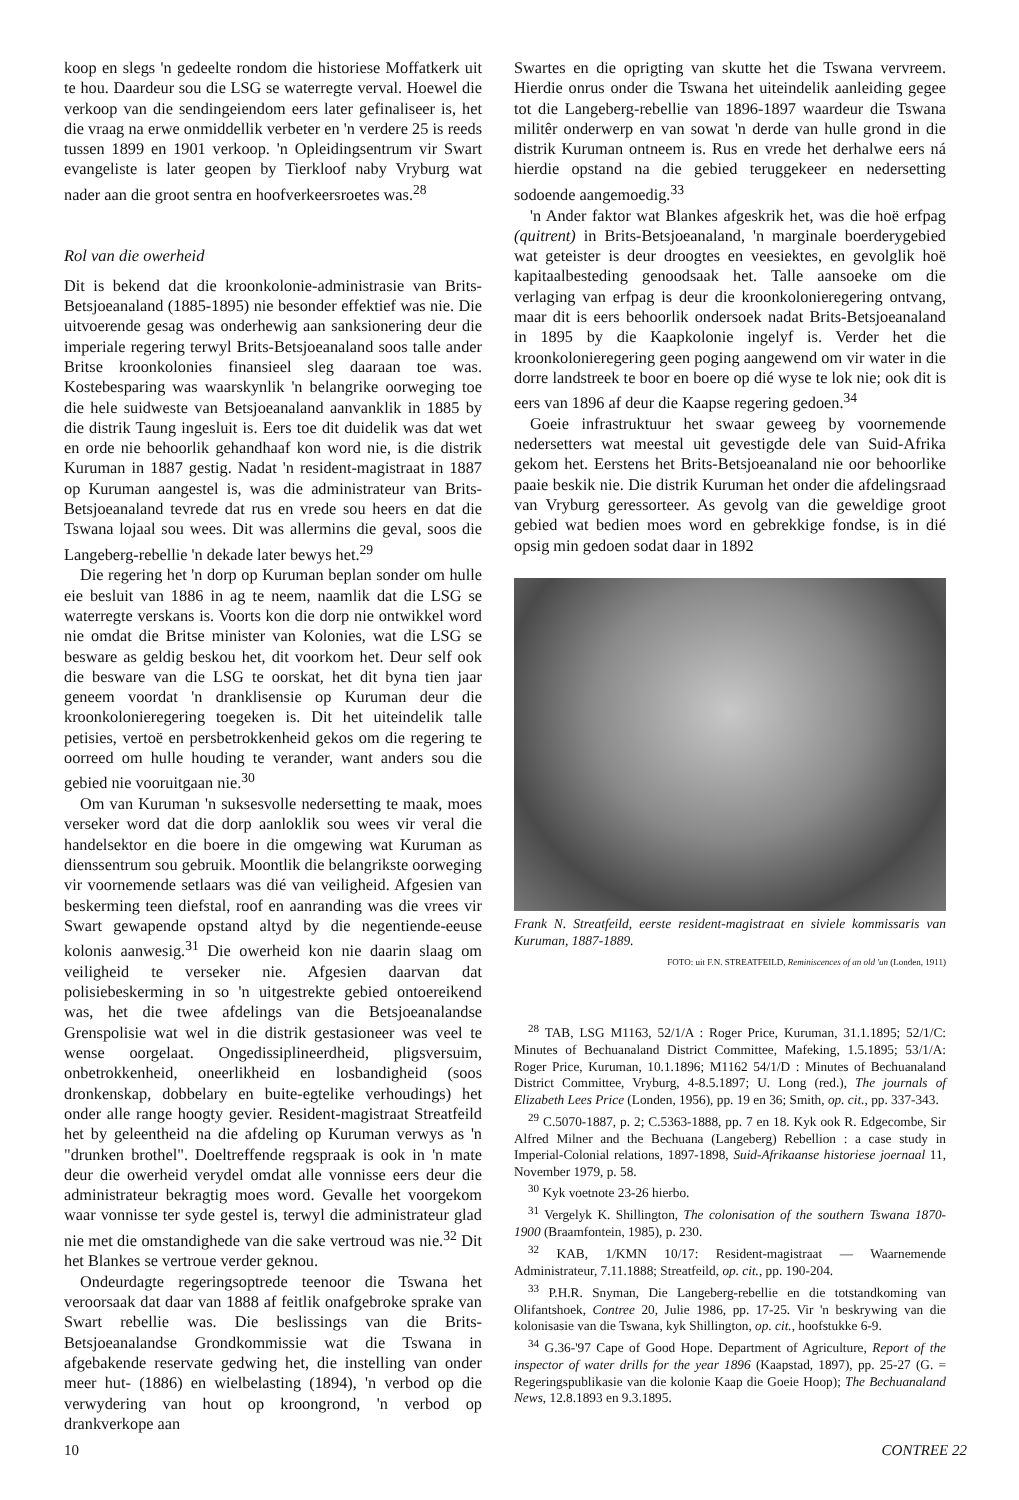koop en slegs 'n gedeelte rondom die historiese Moffatkerk uit te hou. Daardeur sou die LSG se waterregte verval. Hoewel die verkoop van die sendingeiendom eers later gefinaliseer is, het die vraag na erwe onmiddellik verbeter en 'n verdere 25 is reeds tussen 1899 en 1901 verkoop. 'n Opleidingsentrum vir Swart evangeliste is later geopen by Tierkloof naby Vryburg wat nader aan die groot sentra en hoofverkeersroetes was.<sup>28</sup>
Rol van die owerheid
Dit is bekend dat die kroonkolonie-administrasie van Brits-Betsjoeanaland (1885-1895) nie besonder effektief was nie. Die uitvoerende gesag was onderhewig aan sanksionering deur die imperiale regering terwyl Brits-Betsjoeanaland soos talle ander Britse kroonkolonies finansieel sleg daaraan toe was. Kostebesparing was waarskynlik 'n belangrike oorweging toe die hele suidweste van Betsjoeanaland aanvanklik in 1885 by die distrik Taung ingesluit is. Eers toe dit duidelik was dat wet en orde nie behoorlik gehandhaaf kon word nie, is die distrik Kuruman in 1887 gestig. Nadat 'n resident-magistraat in 1887 op Kuruman aangestel is, was die administrateur van Brits-Betsjoeanaland tevrede dat rus en vrede sou heers en dat die Tswana lojaal sou wees. Dit was allermins die geval, soos die Langeberg-rebellie 'n dekade later bewys het.<sup>29</sup>
Die regering het 'n dorp op Kuruman beplan sonder om hulle eie besluit van 1886 in ag te neem, naamlik dat die LSG se waterregte verskans is. Voorts kon die dorp nie ontwikkel word nie omdat die Britse minister van Kolonies, wat die LSG se besware as geldig beskou het, dit voorkom het. Deur self ook die besware van die LSG te oorskat, het dit byna tien jaar geneem voordat 'n dranklisensie op Kuruman deur die kroonkolonieregering toegeken is. Dit het uiteindelik talle petisies, vertoë en persbetrokkenheid gekos om die regering te oorreed om hulle houding te verander, want anders sou die gebied nie vooruitgaan nie.<sup>30</sup>
Om van Kuruman 'n suksesvolle nedersetting te maak, moes verseker word dat die dorp aanloklik sou wees vir veral die handelsektor en die boere in die omgewing wat Kuruman as dienssentrum sou gebruik. Moontlik die belangrikste oorweging vir voornemende setlaars was dié van veiligheid. Afgesien van beskerming teen diefstal, roof en aanranding was die vrees vir Swart gewapende opstand altyd by die negentiende-eeuse kolonis aanwesig.<sup>31</sup> Die owerheid kon nie daarin slaag om veiligheid te verseker nie. Afgesien daarvan dat polisiebeskerming in so 'n uitgestrekte gebied ontoereikend was, het die twee afdelings van die Betsjoeanalandse Grenspolisie wat wel in die distrik gestasioneer was veel te wense oorgelaat. Ongedissiplineerdheid, pligsversuim, onbetrokkenheid, oneerlikheid en losbandigheid (soos dronkenskap, dobbelary en buite-egtelike verhoudings) het onder alle range hoogty gevier. Resident-magistraat Streatfeild het by geleentheid na die afdeling op Kuruman verwys as 'n "drunken brothel". Doeltreffende regspraak is ook in 'n mate deur die owerheid verydel omdat alle vonnisse eers deur die administrateur bekragtig moes word. Gevalle het voorgekom waar vonnisse ter syde gestel is, terwyl die administrateur glad nie met die omstandighede van die sake vertroud was nie.<sup>32</sup> Dit het Blankes se vertroue verder geknou.
Ondeurdagte regeringsoptrede teenoor die Tswana het veroorsaak dat daar van 1888 af feitlik onafgebroke sprake van Swart rebellie was. Die beslissings van die Brits-Betsjoeanalandse Grondkommissie wat die Tswana in afgebakende reservate gedwing het, die instelling van onder meer hut- (1886) en wielbelasting (1894), 'n verbod op die verwydering van hout op kroongrond, 'n verbod op drankverkope aan
Swartes en die oprigting van skutte het die Tswana vervreem. Hierdie onrus onder die Tswana het uiteindelik aanleiding gegee tot die Langeberg-rebellie van 1896-1897 waardeur die Tswana militêr onderwerp en van sowat 'n derde van hulle grond in die distrik Kuruman ontneem is. Rus en vrede het derhalwe eers ná hierdie opstand na die gebied teruggekeer en nedersetting sodoende aangemoedig.<sup>33</sup>
'n Ander faktor wat Blankes afgeskrik het, was die hoë erfpag (quitrent) in Brits-Betsjoeanaland, 'n marginale boerderygebied wat geteister is deur droogtes en veesiektes, en gevolglik hoë kapitaalbesteding genoodsaak het. Talle aansoeke om die verlaging van erfpag is deur die kroonkolonieregering ontvang, maar dit is eers behoorlik ondersoek nadat Brits-Betsjoeanaland in 1895 by die Kaapkolonie ingelyf is. Verder het die kroonkolonieregering geen poging aangewend om vir water in die dorre landstreek te boor en boere op dié wyse te lok nie; ook dit is eers van 1896 af deur die Kaapse regering gedoen.<sup>34</sup>
Goeie infrastruktuur het swaar geweeg by voornemende nedersetters wat meestal uit gevestigde dele van Suid-Afrika gekom het. Eerstens het Brits-Betsjoeanaland nie oor behoorlike paaie beskik nie. Die distrik Kuruman het onder die afdelingsraad van Vryburg geressorteer. As gevolg van die geweldige groot gebied wat bedien moes word en gebrekkige fondse, is in dié opsig min gedoen sodat daar in 1892
Frank N. Streatfeild, eerste resident-magistraat en siviele kommissaris van Kuruman, 1887-1889.
FOTO: uit F.N. STREATFEILD, Reminiscences of an old 'un (Londen, 1911)
<sup>28</sup> TAB, LSG M1163, 52/1/A : Roger Price, Kuruman, 31.1.1895; 52/1/C: Minutes of Bechuanaland District Committee, Mafeking, 1.5.1895; 53/1/A: Roger Price, Kuruman, 10.1.1896; M1162 54/1/D : Minutes of Bechuanaland District Committee, Vryburg, 4-8.5.1897; U. Long (red.), The journals of Elizabeth Lees Price (Londen, 1956), pp. 19 en 36; Smith, op. cit., pp. 337-343.
<sup>29</sup> C.5070-1887, p. 2; C.5363-1888, pp. 7 en 18. Kyk ook R. Edgecombe, Sir Alfred Milner and the Bechuana (Langeberg) Rebellion : a case study in Imperial-Colonial relations, 1897-1898, Suid-Afrikaanse historiese joernaal 11, November 1979, p. 58.
<sup>30</sup> Kyk voetnote 23-26 hierbo.
<sup>31</sup> Vergelyk K. Shillington, The colonisation of the southern Tswana 1870-1900 (Braamfontein, 1985), p. 230.
<sup>32</sup> KAB, 1/KMN 10/17: Resident-magistraat — Waarnemende Administrateur, 7.11.1888; Streatfeild, op. cit., pp. 190-204.
<sup>33</sup> P.H.R. Snyman, Die Langeberg-rebellie en die totstandkoming van Olifantshoek, Contree 20, Julie 1986, pp. 17-25. Vir 'n beskrywing van die kolonisasie van die Tswana, kyk Shillington, op. cit., hoofstukke 6-9.
<sup>34</sup> G.36-'97 Cape of Good Hope. Department of Agriculture, Report of the inspector of water drills for the year 1896 (Kaapstad, 1897), pp. 25-27 (G. = Regeringspublikasie van die kolonie Kaap die Goeie Hoop); The Bechuanaland News, 12.8.1893 en 9.3.1895.
10 CONTREE 22